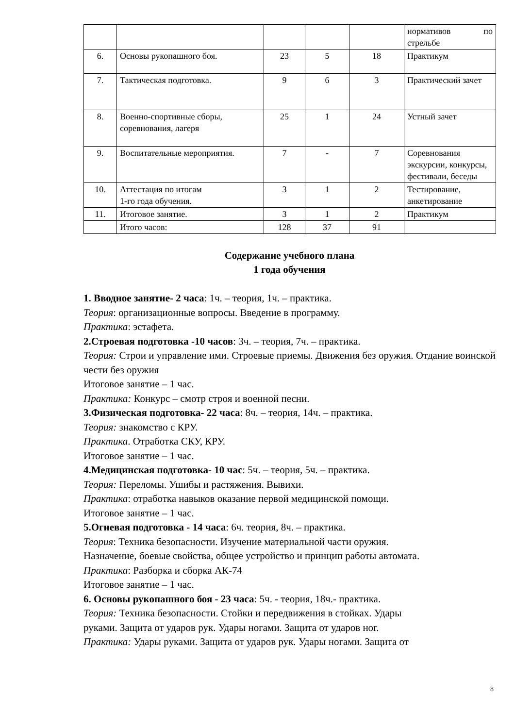| | | | | | нормативов по стрельбе |
| 6. | Основы рукопашного боя. | 23 | 5 | 18 | Практикум |
| 7. | Тактическая подготовка. | 9 | 6 | 3 | Практический зачет |
| 8. | Военно-спортивные сборы, соревнования, лагеря | 25 | 1 | 24 | Устный зачет |
| 9. | Воспитательные мероприятия. | 7 | - | 7 | Соревнования экскурсии, конкурсы, фестивали, беседы |
| 10. | Аттестация по итогам 1-го года обучения. | 3 | 1 | 2 | Тестирование, анкетирование |
| 11. | Итоговое занятие. | 3 | 1 | 2 | Практикум |
| | Итого часов: | 128 | 37 | 91 | |
Содержание учебного плана
1 года обучения
1. Вводное занятие- 2 часа: 1ч. – теория, 1ч. – практика.
Теория: организационные вопросы. Введение в программу.
Практика: эстафета.
2.Строевая подготовка -10 часов: 3ч. – теория, 7ч. – практика.
Теория: Строи и управление ими. Строевые приемы. Движения без оружия. Отдание воинской чести без оружия
Итоговое занятие – 1 час.
Практика: Конкурс – смотр строя и военной песни.
3.Физическая подготовка- 22 часа: 8ч. – теория, 14ч. – практика.
Теория: знакомство с КРУ.
Практика. Отработка СКУ, КРУ.
Итоговое занятие – 1 час.
4.Медицинская подготовка- 10 час: 5ч. – теория, 5ч. – практика.
Теория: Переломы. Ушибы и растяжения. Вывихи.
Практика: отработка навыков оказание первой медицинской помощи.
Итоговое занятие – 1 час.
5.Огневая подготовка - 14 часа: 6ч. теория, 8ч. – практика.
Теория: Техника безопасности. Изучение материальной части оружия.
Назначение, боевые свойства, общее устройство и принцип работы автомата.
Практика: Разборка и сборка АК-74
Итоговое занятие – 1 час.
6. Основы рукопашного боя - 23 часа: 5ч. - теория, 18ч.- практика.
Теория: Техника безопасности. Стойки и передвижения в стойках. Удары
руками. Защита от ударов рук. Удары ногами. Защита от ударов ног.
Практика: Удары руками. Защита от ударов рук. Удары ногами. Защита от
8